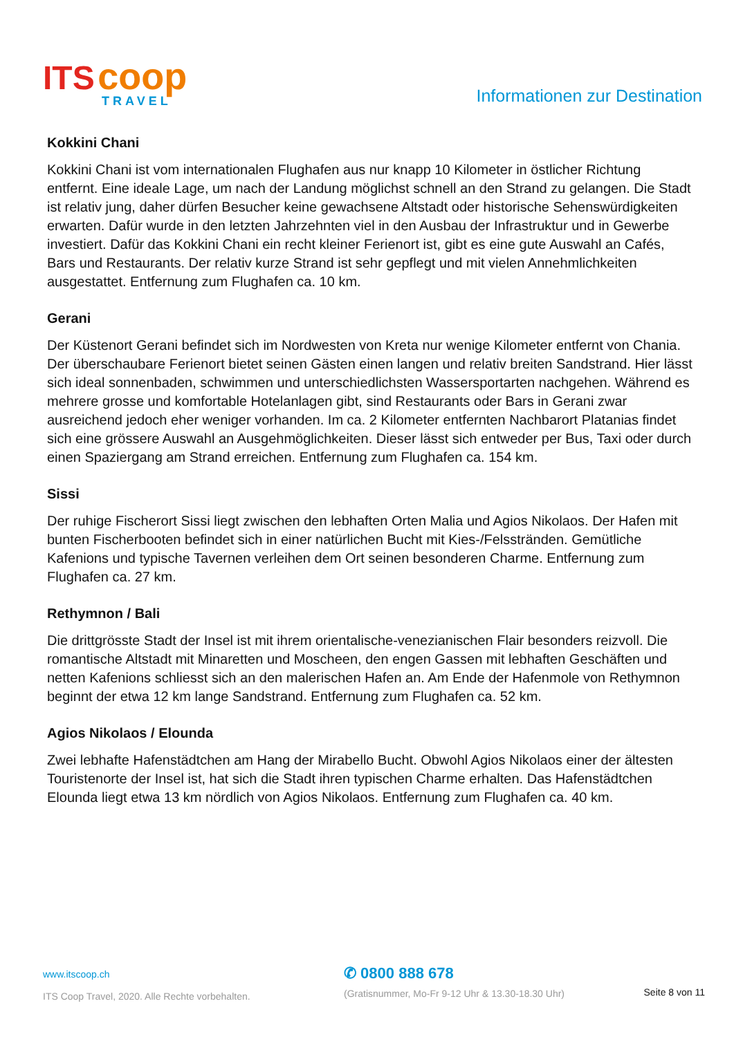ITS coop
TRAVEL
Informationen zur Destination
Kokkini Chani
Kokkini Chani ist vom internationalen Flughafen aus nur knapp 10 Kilometer in östlicher Richtung entfernt. Eine ideale Lage, um nach der Landung möglichst schnell an den Strand zu gelangen. Die Stadt ist relativ jung, daher dürfen Besucher keine gewachsene Altstadt oder historische Sehenswürdigkeiten erwarten. Dafür wurde in den letzten Jahrzehnten viel in den Ausbau der Infrastruktur und in Gewerbe investiert. Dafür das Kokkini Chani ein recht kleiner Ferienort ist, gibt es eine gute Auswahl an Cafés, Bars und Restaurants. Der relativ kurze Strand ist sehr gepflegt und mit vielen Annehmlichkeiten ausgestattet. Entfernung zum Flughafen ca. 10 km.
Gerani
Der Küstenort Gerani befindet sich im Nordwesten von Kreta nur wenige Kilometer entfernt von Chania. Der überschaubare Ferienort bietet seinen Gästen einen langen und relativ breiten Sandstrand. Hier lässt sich ideal sonnenbaden, schwimmen und unterschiedlichsten Wassersportarten nachgehen. Während es mehrere grosse und komfortable Hotelanlagen gibt, sind Restaurants oder Bars in Gerani zwar ausreichend jedoch eher weniger vorhanden. Im ca. 2 Kilometer entfernten Nachbarort Platanias findet sich eine grössere Auswahl an Ausgehmöglichkeiten. Dieser lässt sich entweder per Bus, Taxi oder durch einen Spaziergang am Strand erreichen. Entfernung zum Flughafen ca. 154 km.
Sissi
Der ruhige Fischerort Sissi liegt zwischen den lebhaften Orten Malia und Agios Nikolaos. Der Hafen mit bunten Fischerbooten befindet sich in einer natürlichen Bucht mit Kies-/Felsstränden. Gemütliche Kafenions und typische Tavernen verleihen dem Ort seinen besonderen Charme. Entfernung zum Flughafen ca. 27 km.
Rethymnon / Bali
Die drittgrösste Stadt der Insel ist mit ihrem orientalische-venezianischen Flair besonders reizvoll. Die romantische Altstadt mit Minaretten und Moscheen, den engen Gassen mit lebhaften Geschäften und netten Kafenions schliesst sich an den malerischen Hafen an. Am Ende der Hafenmole von Rethymnon beginnt der etwa 12 km lange Sandstrand. Entfernung zum Flughafen ca. 52 km.
Agios Nikolaos / Elounda
Zwei lebhafte Hafenstädtchen am Hang der Mirabello Bucht. Obwohl Agios Nikolaos einer der ältesten Touristenorte der Insel ist, hat sich die Stadt ihren typischen Charme erhalten. Das Hafenstädtchen Elounda liegt etwa 13 km nördlich von Agios Nikolaos. Entfernung zum Flughafen ca. 40 km.
www.itscoop.ch
ITS Coop Travel, 2020. Alle Rechte vorbehalten.
✆ 0800 888 678
(Gratisnummer, Mo-Fr 9-12 Uhr & 13.30-18.30 Uhr)
Seite 8 von 11